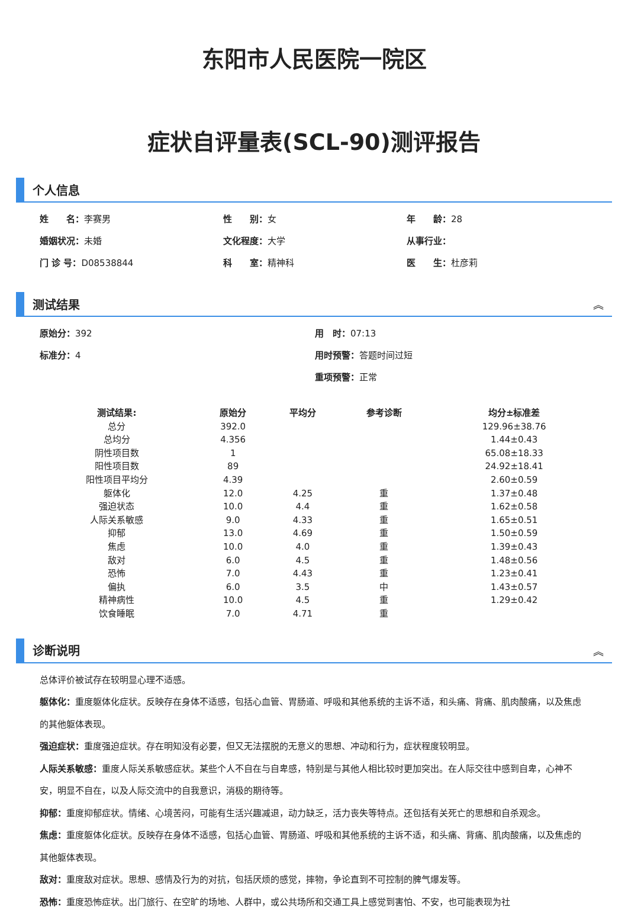东阳市人民医院一院区
症状自评量表(SCL-90)测评报告
个人信息
姓　　名：李赛男
性　　别：女
年　　龄：28
婚姻状况：未婚
文化程度：大学
从事行业：
门 诊 号：D08538844
科　　室：精神科
医　　生：杜彦莉
测试结果 ︽
原始分：392
用　时：07:13
标准分：4
用时预警：答题时间过短
重项预警：正常
| 测试结果: | 原始分 | 平均分 | 参考诊断 | 均分±标准差 |
| --- | --- | --- | --- | --- |
| 总分 | 392.0 | | | 129.96±38.76 |
| 总均分 | 4.356 | | | 1.44±0.43 |
| 阴性项目数 | 1 | | | 65.08±18.33 |
| 阳性项目数 | 89 | | | 24.92±18.41 |
| 阳性项目平均分 | 4.39 | | | 2.60±0.59 |
| 躯体化 | 12.0 | 4.25 | 重 | 1.37±0.48 |
| 强迫状态 | 10.0 | 4.4 | 重 | 1.62±0.58 |
| 人际关系敏感 | 9.0 | 4.33 | 重 | 1.65±0.51 |
| 抑郁 | 13.0 | 4.69 | 重 | 1.50±0.59 |
| 焦虑 | 10.0 | 4.0 | 重 | 1.39±0.43 |
| 敌对 | 6.0 | 4.5 | 重 | 1.48±0.56 |
| 恐怖 | 7.0 | 4.43 | 重 | 1.23±0.41 |
| 偏执 | 6.0 | 3.5 | 中 | 1.43±0.57 |
| 精神病性 | 10.0 | 4.5 | 重 | 1.29±0.42 |
| 饮食睡眠 | 7.0 | 4.71 | 重 | |
诊断说明 ︽
总体评价被试存在较明显心理不适感。
躯体化：重度躯体化症状。反映存在身体不适感，包括心血管、胃肠道、呼吸和其他系统的主诉不适，和头痛、背痛、肌肉酸痛，以及焦虑的其他躯体表现。
强迫症状：重度强迫症状。存在明知没有必要，但又无法摆脱的无意义的思想、冲动和行为，症状程度较明显。
人际关系敏感：重度人际关系敏感症状。某些个人不自在与自卑感，特别是与其他人相比较时更加突出。在人际交往中感到自卑，心神不安，明显不自在，以及人际交流中的自我意识，消极的期待等。
抑郁：重度抑郁症状。情绪、心境苦闷，可能有生活兴趣减退，动力缺乏，活力丧失等特点。还包括有关死亡的思想和自杀观念。
焦虑：重度躯体化症状。反映存在身体不适感，包括心血管、胃肠道、呼吸和其他系统的主诉不适，和头痛、背痛、肌肉酸痛，以及焦虑的其他躯体表现。
敌对：重度敌对症状。思想、感情及行为的对抗，包括厌烦的感觉，摔物，争论直到不可控制的脾气爆发等。
恐怖：重度恐怖症状。出门旅行、在空旷的场地、人群中，或公共场所和交通工具上感觉到害怕、不安，也可能表现为社